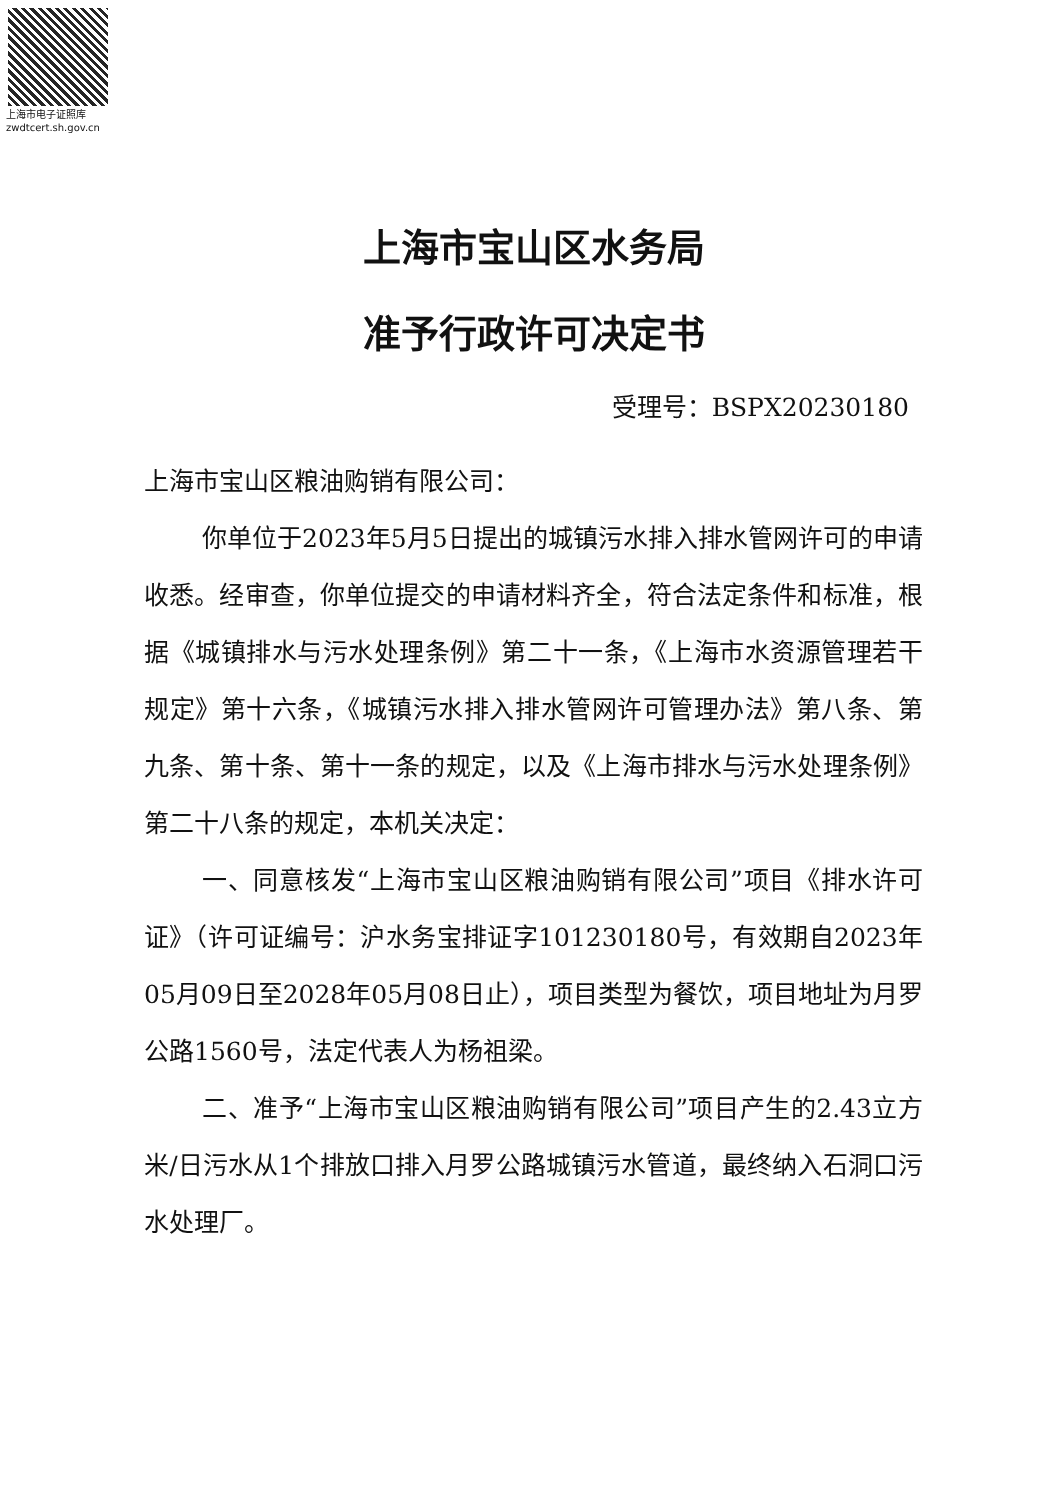上海市电子证照库
zwdtcert.sh.gov.cn
上海市宝山区水务局
准予行政许可决定书
受理号：BSPX20230180
上海市宝山区粮油购销有限公司：
你单位于2023年5月5日提出的城镇污水排入排水管网许可的申请收悉。经审查，你单位提交的申请材料齐全，符合法定条件和标准，根据《城镇排水与污水处理条例》第二十一条，《上海市水资源管理若干规定》第十六条，《城镇污水排入排水管网许可管理办法》第八条、第九条、第十条、第十一条的规定，以及《上海市排水与污水处理条例》第二十八条的规定，本机关决定：
一、同意核发“上海市宝山区粮油购销有限公司”项目《排水许可证》（许可证编号：沪水务宝排证字101230180号，有效期自2023年05月09日至2028年05月08日止），项目类型为餐饮，项目地址为月罗公路1560号，法定代表人为杨祖梁。
二、准予“上海市宝山区粮油购销有限公司”项目产生的2.43立方米/日污水从1个排放口排入月罗公路城镇污水管道，最终纳入石洞口污水处理厂。